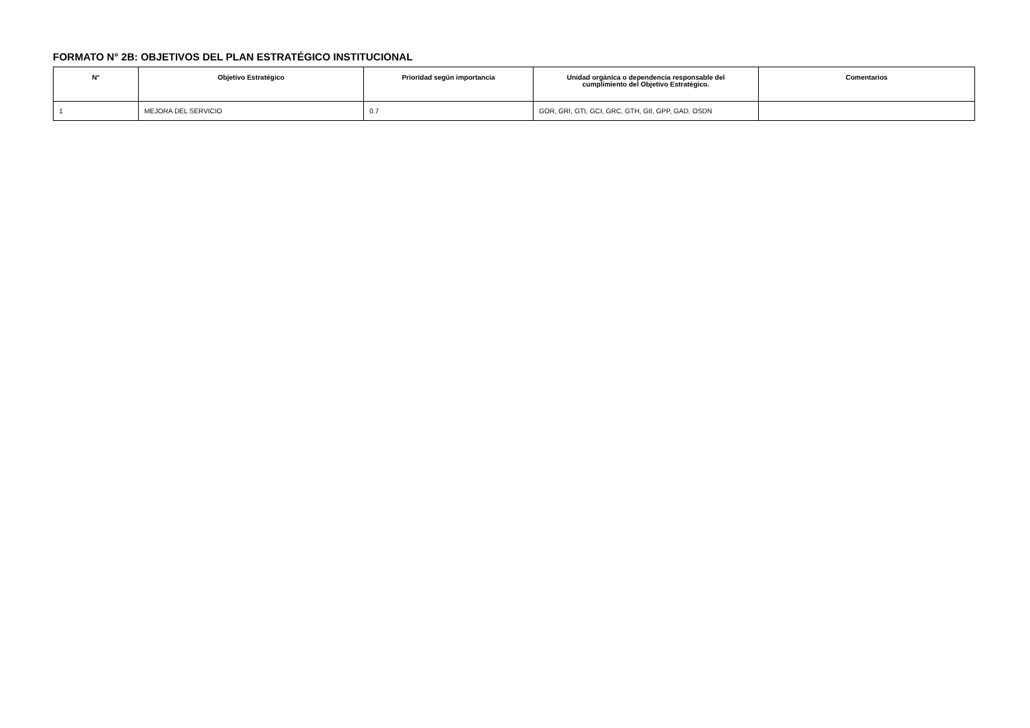FORMATO N° 2B: OBJETIVOS DEL PLAN ESTRATÉGICO INSTITUCIONAL
| N° | Objetivo Estratégico | Prioridad según importancia | Unidad orgánica o dependencia responsable del cumplimiento del Objetivo Estratégico. | Comentarios |
| --- | --- | --- | --- | --- |
| 1 | MEJORA DEL SERVICIO | 0.7 | GOR, GRI, GTI, GCI, GRC, GTH, GII, GPP, GAD, OSDN | |